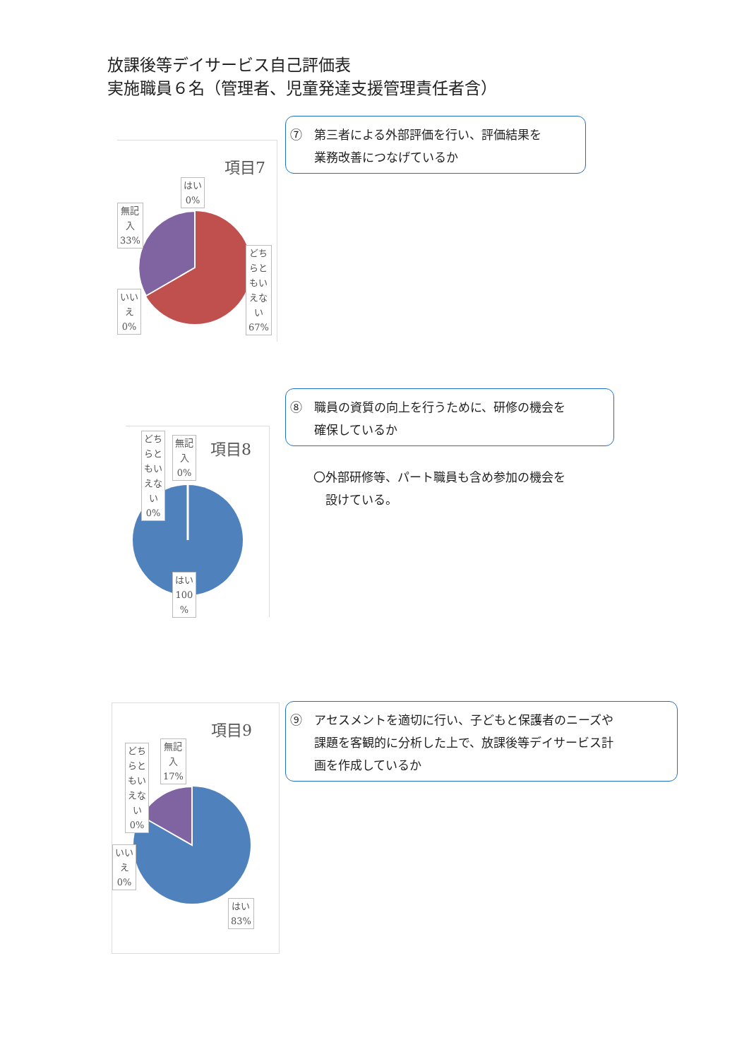放課後等デイサービス自己評価表
実施職員６名（管理者、児童発達支援管理責任者含）
⑦　第三者による外部評価を行い、評価結果を
　　業務改善につなげているか
項目7
はい
0%
無記
入
33%
どち
らと
もい
えな
い
67%
いい
え
0%
⑧　職員の資質の向上を行うために、研修の機会を
　　確保しているか
〇外部研修等、パート職員も含め参加の機会を
　設けている。
項目8
どち
らと
もい
えな
い
0%
無記
入
0%
はい
100
%
⑨　アセスメントを適切に行い、子どもと保護者のニーズや
　　課題を客観的に分析した上で、放課後等デイサービス計
　　画を作成しているか
項目9
無記
入
17%
どち
らと
もい
えな
い
0%
いい
え
0%
はい
83%